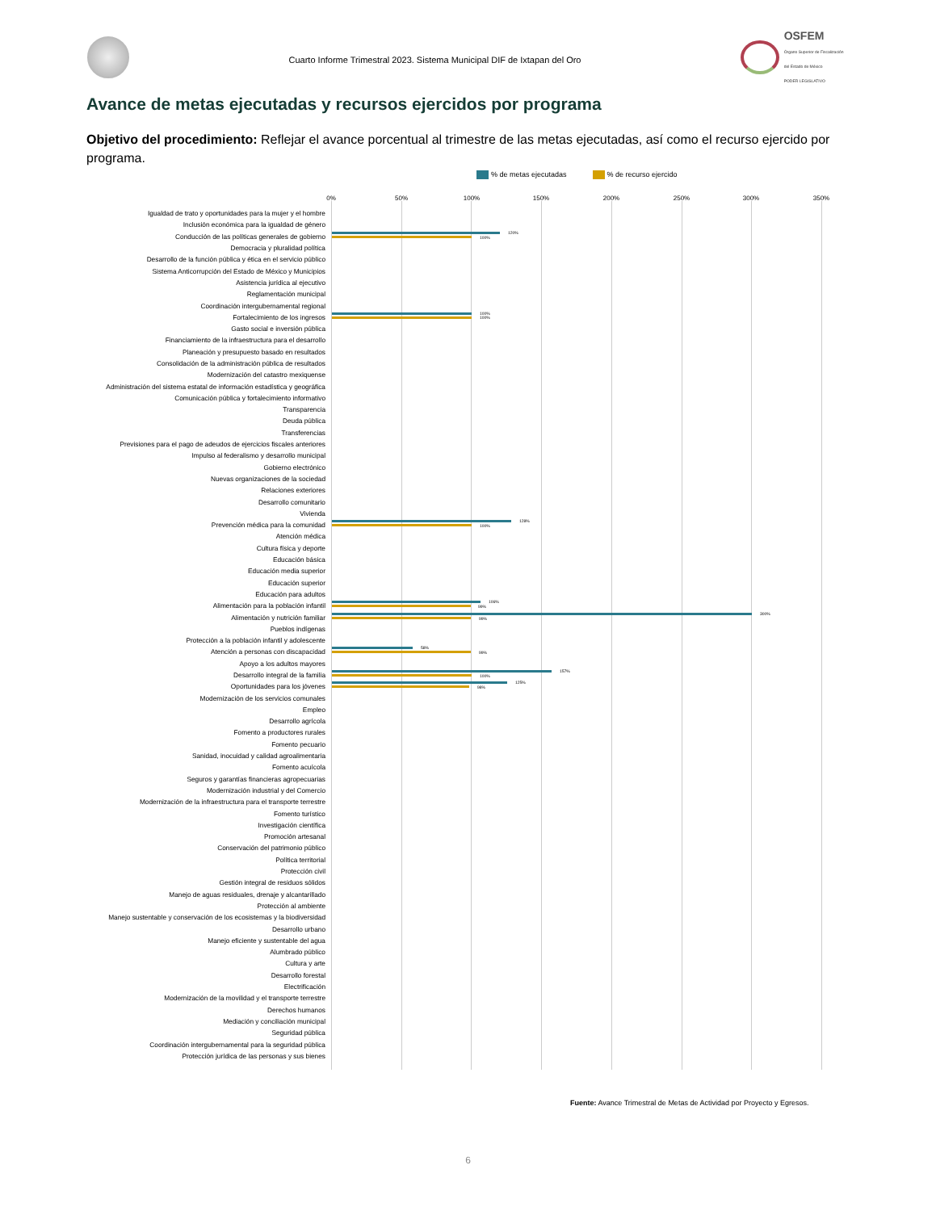Cuarto Informe Trimestral 2023. Sistema Municipal DIF de Ixtapan del Oro
OSFEM
Órgano Superior de Fiscalización del Estado de México
PODER LEGISLATIVO
Avance de metas ejecutadas y recursos ejercidos por programa
Objetivo del procedimiento: Reflejar el avance porcentual al trimestre de las metas ejecutadas, así como el recurso ejercido por programa.
% de metas ejecutadas % de recurso ejercido
0% 50% 100% 150% 200% 250% 300% 350%
Igualdad de trato y oportunidades para la mujer y el hombre
Inclusión económica para la igualdad de género
Conducción de las políticas generales de gobierno
120%
100%
Democracia y pluralidad política
Desarrollo de la función pública y ética en el servicio público
Sistema Anticorrupción del Estado de México y Municipios
Asistencia jurídica al ejecutivo
Reglamentación municipal
Coordinación intergubernamental regional
Fortalecimiento de los ingresos
100%
100%
Gasto social e inversión pública
Financiamiento de la infraestructura para el desarrollo
Planeación y presupuesto basado en resultados
Consolidación de la administración pública de resultados
Modernización del catastro mexiquense
Administración del sistema estatal de información estadística y geográfica
Comunicación pública y fortalecimiento informativo
Transparencia
Deuda pública
Transferencias
Previsiones para el pago de adeudos de ejercicios fiscales anteriores
Impulso al federalismo y desarrollo municipal
Gobierno electrónico
Nuevas organizaciones de la sociedad
Relaciones exteriores
Desarrollo comunitario
Vivienda
Prevención médica para la comunidad
128%
100%
Atención médica
Cultura física y deporte
Educación básica
Educación media superior
Educación superior
Educación para adultos
Alimentación para la población infantil
106%
99%
Alimentación y nutrición familiar
300%
99%
Pueblos indígenas
Protección a la población infantil y adolescente
Atención a personas con discapacidad
58%
99%
Apoyo a los adultos mayores
Desarrollo integral de la familia
157%
100%
Oportunidades para los jóvenes
125%
98%
Modernización de los servicios comunales
Empleo
Desarrollo agrícola
Fomento a productores rurales
Fomento pecuario
Sanidad, inocuidad y calidad agroalimentaria
Fomento acuícola
Seguros y garantías financieras agropecuarias
Modernización industrial y del Comercio
Modernización de la infraestructura para el transporte terrestre
Fomento turístico
Investigación científica
Promoción artesanal
Conservación del patrimonio público
Política territorial
Protección civil
Gestión integral de residuos sólidos
Manejo de aguas residuales, drenaje y alcantarillado
Protección al ambiente
Manejo sustentable y conservación de los ecosistemas y la biodiversidad
Desarrollo urbano
Manejo eficiente y sustentable del agua
Alumbrado público
Cultura y arte
Desarrollo forestal
Electrificación
Modernización de la movilidad y el transporte terrestre
Derechos humanos
Mediación y conciliación municipal
Seguridad pública
Coordinación intergubernamental para la seguridad pública
Protección jurídica de las personas y sus bienes
Fuente: Avance Trimestral de Metas de Actividad por Proyecto y Egresos.
6